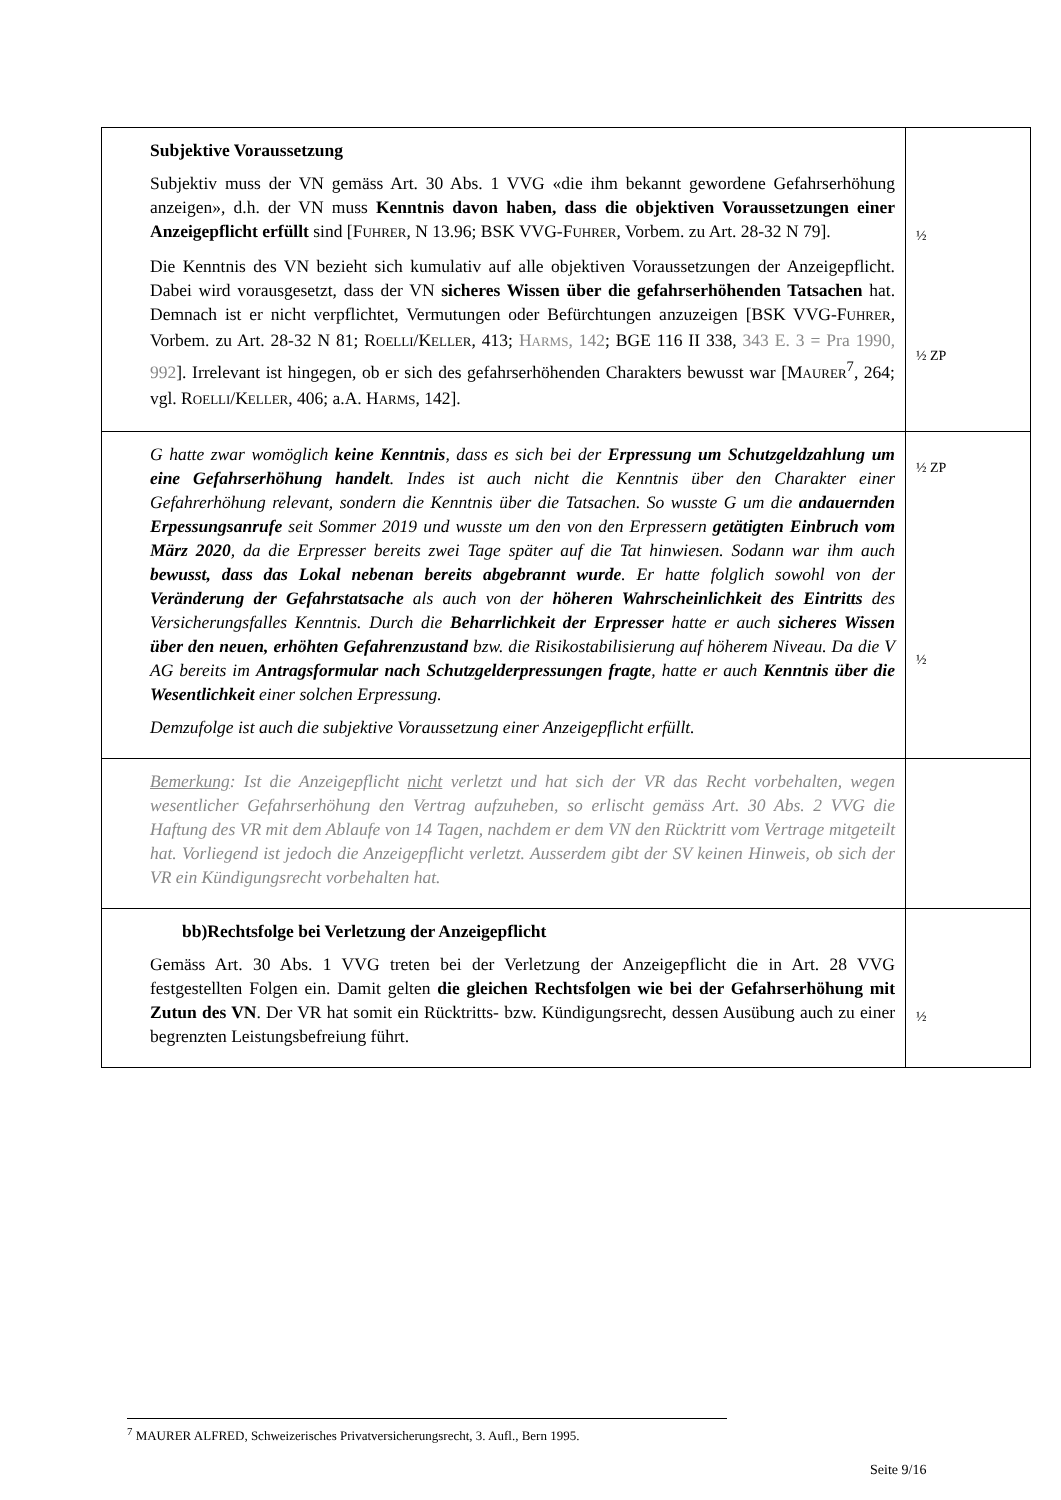| Subjektive Voraussetzung Subjektiv muss der VN gemäss Art. 30 Abs. 1 VVG «die ihm bekannt gewordene Gefahrserhöhung anzeigen», d.h. der VN muss Kenntnis davon haben, dass die objektiven Voraussetzungen einer Anzeigepflicht erfüllt sind [F UHRER , N 13.96; BSK VVG-F UHRER , Vorbem. zu Art. 28-32 N 79]. Die Kenntnis des VN bezieht sich kumulativ auf alle objektiven Voraussetzungen der Anzeigepflicht. Dabei wird vorausgesetzt, dass der VN sicheres Wissen über die gefahrserhöhenden Tatsachen hat. Demnach ist er nicht verpflichtet, Vermutungen oder Befürchtungen anzuzeigen [BSK VVG-F UHRER , Vorbem. zu Art. 28-32 N 81; R OELLI /K ELLER , 413; H ARMS , 142 ; BGE 116 II 338, 343 E. 3 = Pra 1990, 992 ]. Irrelevant ist hingegen, ob er sich des gefahrserhöhenden Charakters bewusst war [M AURER<sup>7</sup>, 264; vgl. R OELLI /K ELLER , 406; a.A. H ARMS , 142]. | ½ ½ ZP |
| G hatte zwar womöglich keine Kenntnis , dass es sich bei der Erpressung um Schutzgeldzahlung um eine Gefahrserhöhung handelt . Indes ist auch nicht die Kenntnis über den Charakter einer Gefahrerhöhung relevant, sondern die Kenntnis über die Tatsachen. So wusste G um die andauernden Erpessungsanrufe seit Sommer 2019 und wusste um den von den Erpressern getätigten Einbruch vom März 2020 , da die Erpresser bereits zwei Tage später auf die Tat hinwiesen. Sodann war ihm auch bewusst, dass das Lokal nebenan bereits abgebrannt wurde . Er hatte folglich sowohl von der Veränderung der Gefahrstatsache als auch von der höheren Wahrscheinlichkeit des Eintritts des Versicherungsfalles Kenntnis. Durch die Beharrlichkeit der Erpresser hatte er auch sicheres Wissen über den neuen, erhöhten Gefahrenzustand bzw. die Risikostabilisierung auf höherem Niveau. Da die V AG bereits im Antragsformular nach Schutzgelderpressungen fragte , hatte er auch Kenntnis über die Wesentlichkeit einer solchen Erpressung. Demzufolge ist auch die subjektive Voraussetzung einer Anzeigepflicht erfüllt. | ½ ZP ½ |
| Bemerkung : Ist die Anzeigepflicht nicht verletzt und hat sich der VR das Recht vorbehalten, wegen wesentlicher Gefahrserhöhung den Vertrag aufzuheben, so erlischt gemäss Art. 30 Abs. 2 VVG die Haftung des VR mit dem Ablaufe von 14 Tagen, nachdem er dem VN den Rücktritt vom Vertrage mitgeteilt hat. Vorliegend ist jedoch die Anzeigepflicht verletzt. Ausserdem gibt der SV keinen Hinweis, ob sich der VR ein Kündigungsrecht vorbehalten hat. | |
| bb)Rechtsfolge bei Verletzung der Anzeigepflicht Gemäss Art. 30 Abs. 1 VVG treten bei der Verletzung der Anzeigepflicht die in Art. 28 VVG festgestellten Folgen ein. Damit gelten die gleichen Rechtsfolgen wie bei der Gefahrserhöhung mit Zutun des VN . Der VR hat somit ein Rücktritts- bzw. Kündigungsrecht, dessen Ausübung auch zu einer begrenzten Leistungsbefreiung führt. | ½ |
<sup>7</sup> MAURER ALFRED, Schweizerisches Privatversicherungsrecht, 3. Aufl., Bern 1995.
Seite 9/16